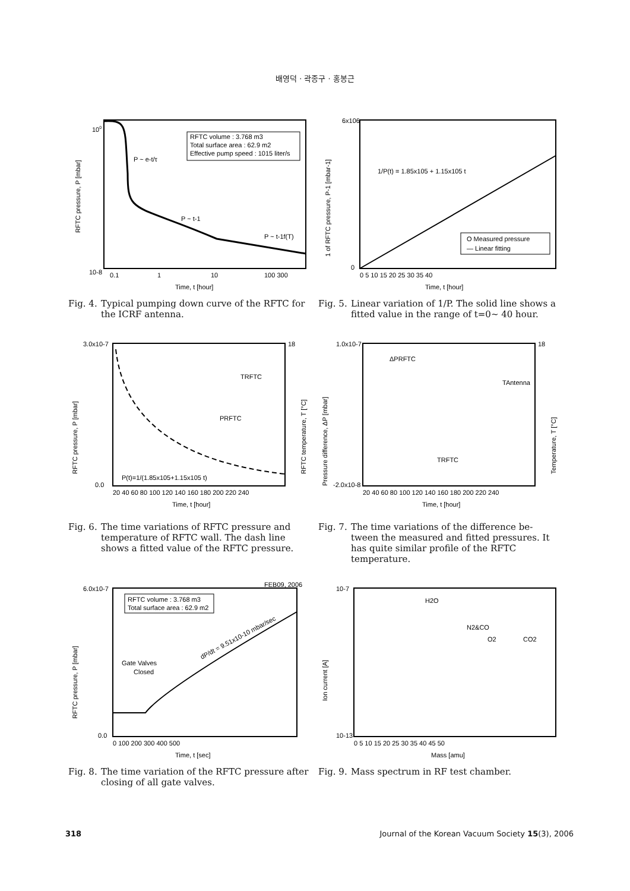배영덕 · 곽종구 · 홍봉근
RFTC volume : 3.768 m3
Total surface area : 62.9 m2
Effective pump speed : 1015 liter/s
P ~ e-t/τ
P ~ t-1
P ~ t-1f(T)
100
10-8
0.1
1
10
100 300
Time, t [hour]
RFTC pressure, P [mbar]
Fig. 4.
Typical pumping down curve of the RFTC for the ICRF antenna.
1/P(t) = 1.85x105 + 1.15x105 t
O Measured pressure
— Linear fitting
6x106
0
0 5 10 15 20 25 30 35 40
Time, t [hour]
1 of RFTC pressure, P-1 [mbar-1]
Fig. 5.
Linear variation of 1/P. The solid line shows a fitted value in the range of t=0~ 40 hour.
P(t)=1/(1.85x105+1.15x105 t)
TRFTC
PRFTC
3.0x10-7
0.0
18
20 40 60 80 100 120 140 160 180 200 220 240
Time, t [hour]
RFTC pressure, P [mbar]
RFTC temperature, T [°C]
Fig. 6.
The time variations of RFTC pressure and temperature of RFTC wall. The dash line shows a fitted value of the RFTC pressure.
ΔPRFTC
TAntenna
TRFTC
1.0x10-7
-2.0x10-8
18
20 40 60 80 100 120 140 160 180 200 220 240
Time, t [hour]
Pressure difference, ΔP [mbar]
Temperature, T [°C]
Fig. 7.
The time variations of the difference be- tween the measured and fitted pressures. It has quite similar profile of the RFTC temperature.
FEB09, 2006
RFTC volume : 3.768 m3
Total surface area : 62.9 m2
Gate Valves
Closed
dP/dt = 9.51x10-10 mbar/sec
6.0x10-7
0.0
0 100 200 300 400 500
Time, t [sec]
RFTC pressure, P [mbar]
Fig. 8.
The time variation of the RFTC pressure after closing of all gate valves.
H2O
N2&CO
O2
CO2
10-7
10-13
0 5 10 15 20 25 30 35 40 45 50
Mass [amu]
Ion current [A]
Fig. 9.
Mass spectrum in RF test chamber.
318 Journal of the Korean Vacuum Society 15(3), 2006